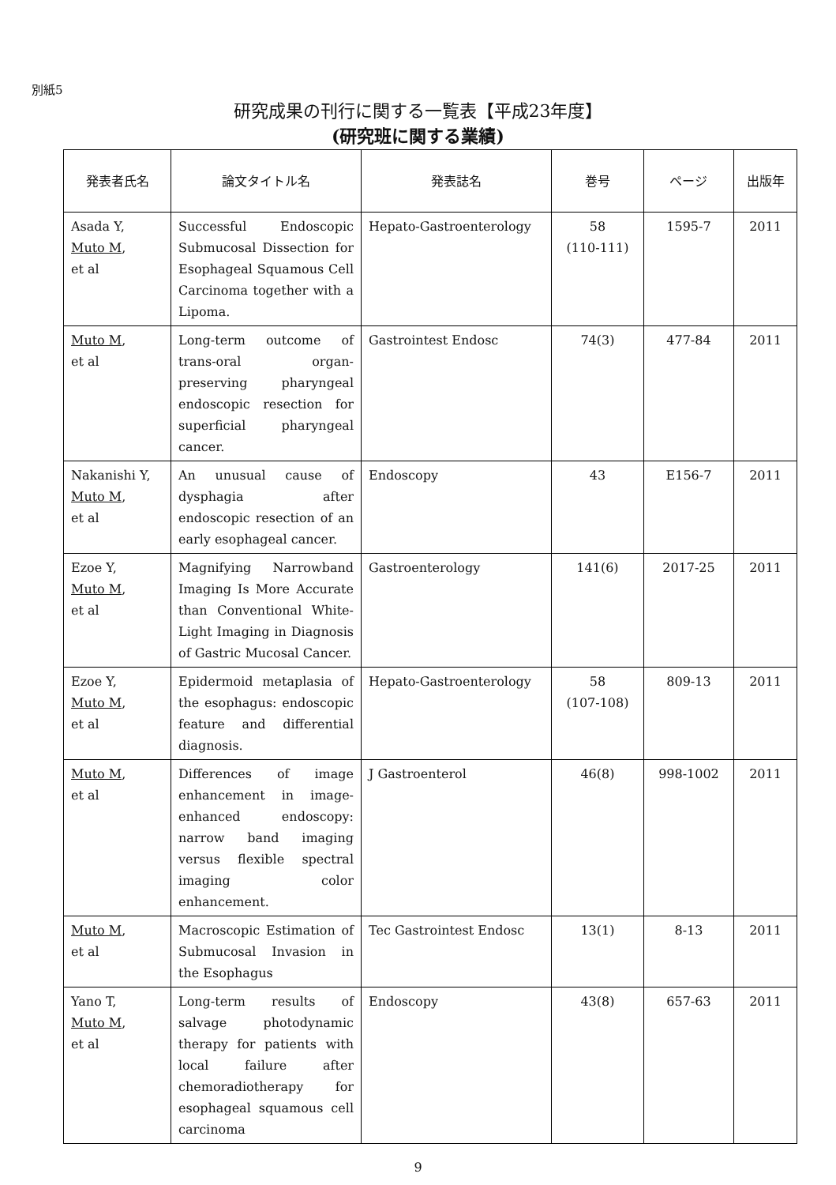別紙5
研究成果の刊行に関する一覧表【平成23年度】
(研究班に関する業績)
| 発表者氏名 | 論文タイトル名 | 発表誌名 | 巻号 | ページ | 出版年 |
| --- | --- | --- | --- | --- | --- |
| Asada Y, Muto M , et al | Successful Endoscopic Submucosal Dissection for Esophageal Squamous Cell Carcinoma together with a Lipoma. | Hepato-Gastroenterology | 58 (110-111) | 1595-7 | 2011 |
| Muto M , et al | Long-term outcome of trans-oral organ-preserving pharyngeal endoscopic resection for superficial pharyngeal cancer. | Gastrointest Endosc | 74(3) | 477-84 | 2011 |
| Nakanishi Y, Muto M , et al | An unusual cause of dysphagia after endoscopic resection of an early esophageal cancer. | Endoscopy | 43 | E156-7 | 2011 |
| Ezoe Y, Muto M , et al | Magnifying Narrowband Imaging Is More Accurate than Conventional White-Light Imaging in Diagnosis of Gastric Mucosal Cancer. | Gastroenterology | 141(6) | 2017-25 | 2011 |
| Ezoe Y, Muto M , et al | Epidermoid metaplasia of the esophagus: endoscopic feature and differential diagnosis. | Hepato-Gastroenterology | 58 (107-108) | 809-13 | 2011 |
| Muto M , et al | Differences of image enhancement in image-enhanced endoscopy: narrow band imaging versus flexible spectral imaging color enhancement. | J Gastroenterol | 46(8) | 998-1002 | 2011 |
| Muto M , et al | Macroscopic Estimation of Submucosal Invasion in the Esophagus | Tec Gastrointest Endosc | 13(1) | 8-13 | 2011 |
| Yano T, Muto M , et al | Long-term results of salvage photodynamic therapy for patients with local failure after chemoradiotherapy for esophageal squamous cell carcinoma | Endoscopy | 43(8) | 657-63 | 2011 |
9